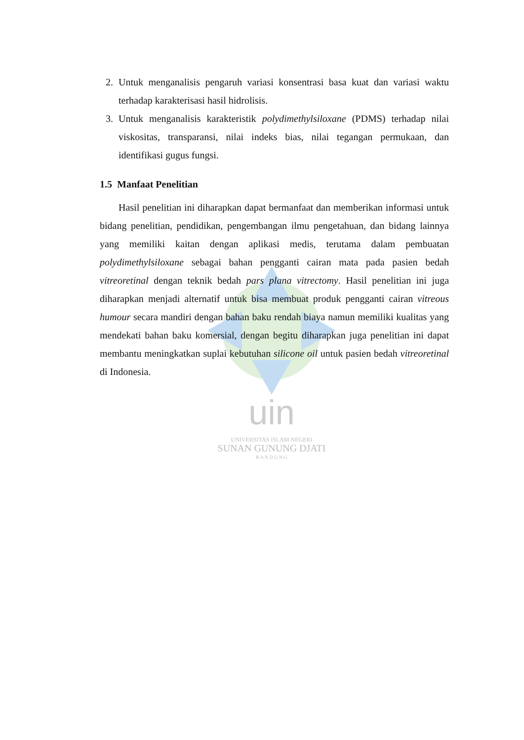uin
UNIVERSITAS ISLAM NEGERI
SUNAN GUNUNG DJATI
B A N D U N G
2. Untuk menganalisis pengaruh variasi konsentrasi basa kuat dan variasi waktu terhadap karakterisasi hasil hidrolisis.
3. Untuk menganalisis karakteristik polydimethylsiloxane (PDMS) terhadap nilai viskositas, transparansi, nilai indeks bias, nilai tegangan permukaan, dan identifikasi gugus fungsi.
1.5 Manfaat Penelitian
Hasil penelitian ini diharapkan dapat bermanfaat dan memberikan informasi untuk bidang penelitian, pendidikan, pengembangan ilmu pengetahuan, dan bidang lainnya yang memiliki kaitan dengan aplikasi medis, terutama dalam pembuatan polydimethylsiloxane sebagai bahan pengganti cairan mata pada pasien bedah vitreoretinal dengan teknik bedah pars plana vitrectomy. Hasil penelitian ini juga diharapkan menjadi alternatif untuk bisa membuat produk pengganti cairan vitreous humour secara mandiri dengan bahan baku rendah biaya namun memiliki kualitas yang mendekati bahan baku komersial, dengan begitu diharapkan juga penelitian ini dapat membantu meningkatkan suplai kebutuhan silicone oil untuk pasien bedah vitreoretinal di Indonesia.